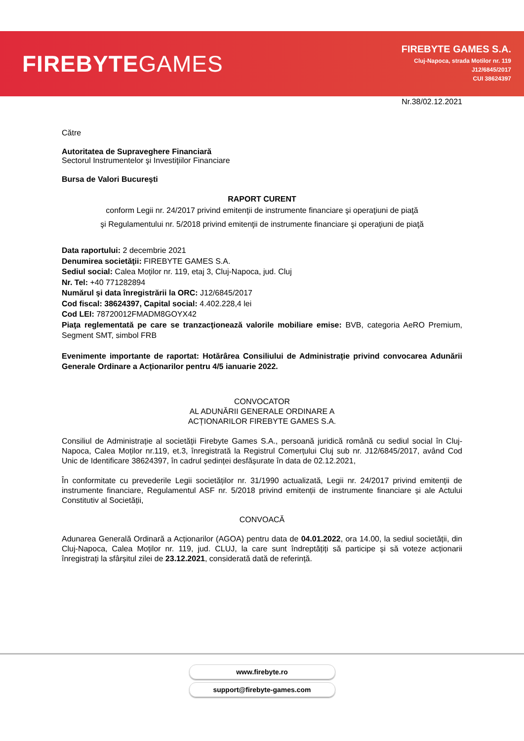FIREBYTEGAMES
FIREBYTE GAMES S.A.
Cluj-Napoca, strada Motilor nr. 119
J12/6845/2017
CUI 38624397
Nr.38/02.12.2021
Către
Autoritatea de Supraveghere Financiară
Sectorul Instrumentelor şi Investiţiilor Financiare
Bursa de Valori Bucureşti
RAPORT CURENT
conform Legii nr. 24/2017 privind emitenţii de instrumente financiare şi operaţiuni de piaţă
şi Regulamentului nr. 5/2018 privind emitenţii de instrumente financiare şi operaţiuni de piaţă
Data raportului: 2 decembrie 2021
Denumirea societăţii: FIREBYTE GAMES S.A.
Sediul social: Calea Moților nr. 119, etaj 3, Cluj-Napoca, jud. Cluj
Nr. Tel: +40 771282894
Numărul şi data înregistrării la ORC: J12/6845/2017
Cod fiscal: 38624397, Capital social: 4.402.228,4 lei
Cod LEI: 78720012FMADM8GOYX42
Piaţa reglementată pe care se tranzacţionează valorile mobiliare emise: BVB, categoria AeRO Premium, Segment SMT, simbol FRB
Evenimente importante de raportat: Hotărârea Consiliului de Administrație privind convocarea Adunării Generale Ordinare a Acționarilor pentru 4/5 ianuarie 2022.
CONVOCATOR
AL ADUNĂRII GENERALE ORDINARE A
ACȚIONARILOR FIREBYTE GAMES S.A.
Consiliul de Administrație al societății Firebyte Games S.A., persoană juridică română cu sediul social în Cluj-Napoca, Calea Moților nr.119, et.3, înregistrată la Registrul Comerțului Cluj sub nr. J12/6845/2017, având Cod Unic de Identificare 38624397, în cadrul ședinței desfășurate în data de 02.12.2021,
În conformitate cu prevederile Legii societăților nr. 31/1990 actualizată, Legii nr. 24/2017 privind emitenții de instrumente financiare, Regulamentul ASF nr. 5/2018 privind emitenții de instrumente financiare și ale Actului Constitutiv al Societății,
CONVOACĂ
Adunarea Generală Ordinară a Acționarilor (AGOA) pentru data de 04.01.2022, ora 14.00, la sediul societății, din Cluj-Napoca, Calea Moților nr. 119, jud. CLUJ, la care sunt îndreptățiți să participe și să voteze acționarii înregistrați la sfârșitul zilei de 23.12.2021, considerată dată de referință.
www.firebyte.ro
support@firebyte-games.com